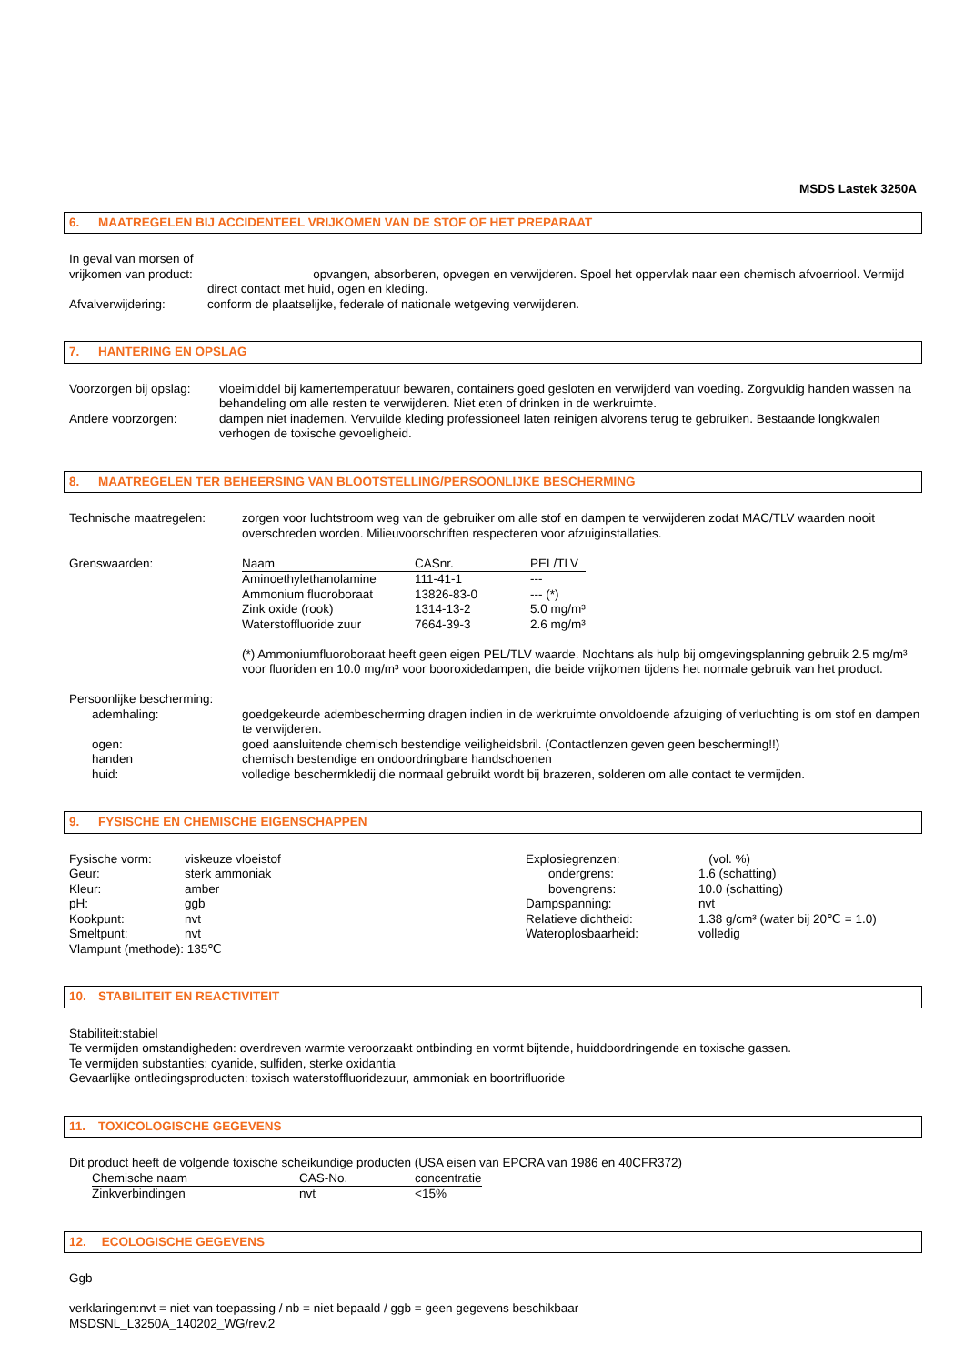MSDS Lastek 3250A
6. MAATREGELEN BIJ ACCIDENTEEL VRIJKOMEN VAN DE STOF OF HET PREPARAAT
| In geval van morsen of vrijkomen van product: | |
| | opvangen, absorberen, opvegen en verwijderen. Spoel het oppervlak naar een chemisch afvoerriool. Vermijd direct contact met huid, ogen en kleding. |
| Afvalverwijdering: | conform de plaatselijke, federale of nationale wetgeving verwijderen. |
7. HANTERING EN OPSLAG
| Voorzorgen bij opslag: | vloeimiddel bij kamertemperatuur bewaren, containers goed gesloten en verwijderd van voeding. Zorgvuldig handen wassen na behandeling om alle resten te verwijderen. Niet eten of drinken in de werkruimte. |
| Andere voorzorgen: | dampen niet inademen. Vervuilde kleding professioneel laten reinigen alvorens terug te gebruiken. Bestaande longkwalen verhogen de toxische gevoeligheid. |
8. MAATREGELEN TER BEHEERSING VAN BLOOTSTELLING/PERSOONLIJKE BESCHERMING
| Technische maatregelen: | zorgen voor luchtstroom weg van de gebruiker om alle stof en dampen te verwijderen zodat MAC/TLV waarden nooit overschreden worden. Milieuvoorschriften respecteren voor afzuiginstallaties. |
| Grenswaarden: | / Naam / CASnr. / PEL/TLV / / --- / --- / --- / / Aminoethylethanolamine / 111-41-1 / --- / / Ammonium fluoroboraat / 13826-83-0 / --- (*) / / Zink oxide (rook) / 1314-13-2 / 5.0 mg/m³ / / Waterstoffluoride zuur / 7664-39-3 / 2.6 mg/m³ / (*) Ammoniumfluoroboraat heeft geen eigen PEL/TLV waarde. Nochtans als hulp bij omgevingsplanning gebruik 2.5 mg/m³ voor fluoriden en 10.0 mg/m³ voor booroxidedampen, die beide vrijkomen tijdens het normale gebruik van het product. |
| Persoonlijke bescherming: | |
| ademhaling: | goedgekeurde adembescherming dragen indien in de werkruimte onvoldoende afzuiging of verluchting is om stof en dampen te verwijderen. |
| ogen: | goed aansluitende chemisch bestendige veiligheidsbril. (Contactlenzen geven geen bescherming!!) |
| handen | chemisch bestendige en ondoordringbare handschoenen |
| huid: | volledige beschermkledij die normaal gebruikt wordt bij brazeren, solderen om alle contact te vermijden. |
9. FYSISCHE EN CHEMISCHE EIGENSCHAPPEN
| Fysische vorm: | viskeuze vloeistof | Explosiegrenzen: | (vol. %) |
| Geur: | sterk ammoniak | ondergrens: | 1.6 (schatting) |
| Kleur: | amber | bovengrens: | 10.0 (schatting) |
| pH: | ggb | Dampspanning: | nvt |
| Kookpunt: | nvt | Relatieve dichtheid: | 1.38 g/cm³ (water bij 20℃ = 1.0) |
| Smeltpunt: | nvt | Wateroplosbaarheid: | volledig |
| Vlampunt (methode): 135℃ | | | |
10. STABILITEIT EN REACTIVITEIT
Stabiliteit:stabiel
Te vermijden omstandigheden: overdreven warmte veroorzaakt ontbinding en vormt bijtende, huiddoordringende en toxische gassen.
Te vermijden substanties: cyanide, sulfiden, sterke oxidantia
Gevaarlijke ontledingsproducten: toxisch waterstoffluoridezuur, ammoniak en boortrifluoride
11. TOXICOLOGISCHE GEGEVENS
Dit product heeft de volgende toxische scheikundige producten (USA eisen van EPCRA van 1986 en 40CFR372)
| Chemische naam | CAS-No. | concentratie |
| --- | --- | --- |
| Zinkverbindingen | nvt | <15% |
12. ECOLOGISCHE GEGEVENS
Ggb
verklaringen:nvt = niet van toepassing / nb = niet bepaald / ggb = geen gegevens beschikbaar
MSDSNL_L3250A_140202_WG/rev.2